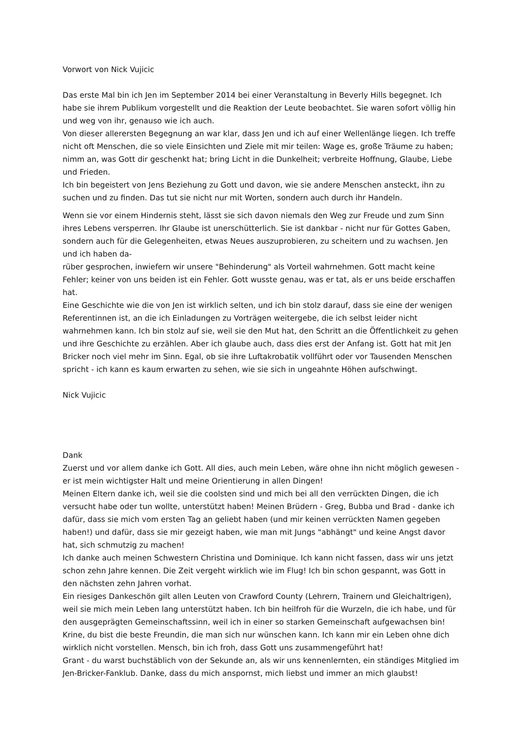Vorwort von Nick Vujicic
Das erste Mal bin ich Jen im September 2014 bei einer Veranstaltung in Beverly Hills begegnet. Ich habe sie ihrem Publikum vorgestellt und die Reaktion der Leute beobachtet. Sie waren sofort völlig hin und weg von ihr, genauso wie ich auch.
Von dieser allerersten Begegnung an war klar, dass Jen und ich auf einer Wellenlänge liegen. Ich treffe nicht oft Menschen, die so viele Einsichten und Ziele mit mir teilen: Wage es, große Träume zu haben; nimm an, was Gott dir geschenkt hat; bring Licht in die Dunkelheit; verbreite Hoffnung, Glaube, Liebe und Frieden.
Ich bin begeistert von Jens Beziehung zu Gott und davon, wie sie andere Menschen ansteckt, ihn zu suchen und zu finden. Das tut sie nicht nur mit Worten, sondern auch durch ihr Handeln.
Wenn sie vor einem Hindernis steht, lässt sie sich davon niemals den Weg zur Freude und zum Sinn ihres Lebens versperren. Ihr Glaube ist unerschütterlich. Sie ist dankbar - nicht nur für Gottes Gaben, sondern auch für die Gelegenheiten, etwas Neues auszuprobieren, zu scheitern und zu wachsen. Jen und ich haben da-
rüber gesprochen, inwiefern wir unsere "Behinderung" als Vorteil wahrnehmen. Gott macht keine Fehler; keiner von uns beiden ist ein Fehler. Gott wusste genau, was er tat, als er uns beide erschaffen hat.
Eine Geschichte wie die von Jen ist wirklich selten, und ich bin stolz darauf, dass sie eine der wenigen Referentinnen ist, an die ich Einladungen zu Vorträgen weitergebe, die ich selbst leider nicht wahrnehmen kann. Ich bin stolz auf sie, weil sie den Mut hat, den Schritt an die Öffentlichkeit zu gehen und ihre Geschichte zu erzählen. Aber ich glaube auch, dass dies erst der Anfang ist. Gott hat mit Jen Bricker noch viel mehr im Sinn. Egal, ob sie ihre Luftakrobatik vollführt oder vor Tausenden Menschen spricht - ich kann es kaum erwarten zu sehen, wie sie sich in ungeahnte Höhen aufschwingt.
Nick Vujicic
Dank
Zuerst und vor allem danke ich Gott. All dies, auch mein Leben, wäre ohne ihn nicht möglich gewesen - er ist mein wichtigster Halt und meine Orientierung in allen Dingen!
Meinen Eltern danke ich, weil sie die coolsten sind und mich bei all den verrückten Dingen, die ich versucht habe oder tun wollte, unterstützt haben! Meinen Brüdern - Greg, Bubba und Brad - danke ich dafür, dass sie mich vom ersten Tag an geliebt haben (und mir keinen verrückten Namen gegeben haben!) und dafür, dass sie mir gezeigt haben, wie man mit Jungs "abhängt" und keine Angst davor hat, sich schmutzig zu machen!
Ich danke auch meinen Schwestern Christina und Dominique. Ich kann nicht fassen, dass wir uns jetzt schon zehn Jahre kennen. Die Zeit vergeht wirklich wie im Flug! Ich bin schon gespannt, was Gott in den nächsten zehn Jahren vorhat.
Ein riesiges Dankeschön gilt allen Leuten von Crawford County (Lehrern, Trainern und Gleichaltrigen), weil sie mich mein Leben lang unterstützt haben. Ich bin heilfroh für die Wurzeln, die ich habe, und für den ausgeprägten Gemeinschaftssinn, weil ich in einer so starken Gemeinschaft aufgewachsen bin!
Krine, du bist die beste Freundin, die man sich nur wünschen kann. Ich kann mir ein Leben ohne dich wirklich nicht vorstellen. Mensch, bin ich froh, dass Gott uns zusammengeführt hat!
Grant - du warst buchstäblich von der Sekunde an, als wir uns kennenlernten, ein ständiges Mitglied im Jen-Bricker-Fanklub. Danke, dass du mich anspornst, mich liebst und immer an mich glaubst!